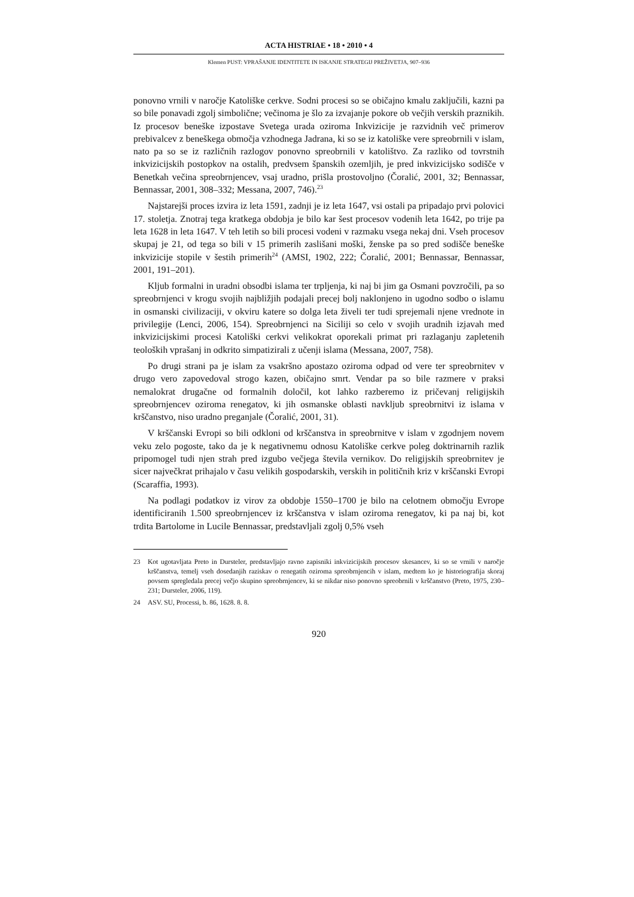ACTA HISTRIAE • 18 • 2010 • 4
Klemen PUST: VPRAŠANJE IDENTITETE IN ISKANJE STRATEGIJ PREŽIVETJA, 907–936
ponovno vrnili v naročje Katoliške cerkve. Sodni procesi so se običajno kmalu zaključili, kazni pa so bile ponavadi zgolj simbolične; večinoma je šlo za izvajanje pokore ob večjih verskih praznikih. Iz procesov beneške izpostave Svetega urada oziroma Inkvizicije je razvidnih več primerov prebivalcev z beneškega območja vzhodnega Jadrana, ki so se iz katoliške vere spreobrnili v islam, nato pa so se iz različnih razlogov ponovno spreobrnili v katolištvo. Za razliko od tovrstnih inkvizicijskih postopkov na ostalih, predvsem španskih ozemljih, je pred inkvizicijsko sodišče v Benetkah večina spreobrnjencev, vsaj uradno, prišla prostovoljno (Čoralić, 2001, 32; Bennassar, Bennassar, 2001, 308–332; Messana, 2007, 746).<sup>23</sup>
Najstarejši proces izvira iz leta 1591, zadnji je iz leta 1647, vsi ostali pa pripadajo prvi polovici 17. stoletja. Znotraj tega kratkega obdobja je bilo kar šest procesov vodenih leta 1642, po trije pa leta 1628 in leta 1647. V teh letih so bili procesi vodeni v razmaku vsega nekaj dni. Vseh procesov skupaj je 21, od tega so bili v 15 primerih zaslišani moški, ženske pa so pred sodišče beneške inkvizicije stopile v šestih primerih<sup>24</sup> (AMSI, 1902, 222; Čoralić, 2001; Bennassar, Bennassar, 2001, 191–201).
Kljub formalni in uradni obsodbi islama ter trpljenja, ki naj bi jim ga Osmani povzročili, pa so spreobrnjenci v krogu svojih najbližjih podajali precej bolj naklonjeno in ugodno sodbo o islamu in osmanski civilizaciji, v okviru katere so dolga leta živeli ter tudi sprejemali njene vrednote in privilegije (Lenci, 2006, 154). Spreobrnjenci na Siciliji so celo v svojih uradnih izjavah med inkvizicijskimi procesi Katoliški cerkvi velikokrat oporekali primat pri razlaganju zapletenih teoloških vprašanj in odkrito simpatizirali z učenji islama (Messana, 2007, 758).
Po drugi strani pa je islam za vsakršno apostazo oziroma odpad od vere ter spreobrnitev v drugo vero zapovedoval strogo kazen, običajno smrt. Vendar pa so bile razmere v praksi nemalokrat drugačne od formalnih določil, kot lahko razberemo iz pričevanj religijskih spreobrnjencev oziroma renegatov, ki jih osmanske oblasti navkljub spreobrnitvi iz islama v krščanstvo, niso uradno preganjale (Čoralić, 2001, 31).
V krščanski Evropi so bili odkloni od krščanstva in spreobrnitve v islam v zgodnjem novem veku zelo pogoste, tako da je k negativnemu odnosu Katoliške cerkve poleg doktrinarnih razlik pripomogel tudi njen strah pred izgubo večjega števila vernikov. Do religijskih spreobrnitev je sicer največkrat prihajalo v času velikih gospodarskih, verskih in političnih kriz v krščanski Evropi (Scaraffia, 1993).
Na podlagi podatkov iz virov za obdobje 1550–1700 je bilo na celotnem območju Evrope identificiranih 1.500 spreobrnjencev iz krščanstva v islam oziroma renegatov, ki pa naj bi, kot trdita Bartolome in Lucile Bennassar, predstavljali zgolj 0,5% vseh
23 Kot ugotavljata Preto in Dursteler, predstavljajo ravno zapisniki inkvizicijskih procesov skesancev, ki so se vrnili v naročje krščanstva, temelj vseh dosedanjih raziskav o renegatih oziroma spreobrnjencih v islam, medtem ko je historiografija skoraj povsem spregledala precej večjo skupino spreobrnjencev, ki se nikdar niso ponovno spreobrnili v krščanstvo (Preto, 1975, 230–231; Dursteler, 2006, 119).
24 ASV. SU, Processi, b. 86, 1628. 8. 8.
920